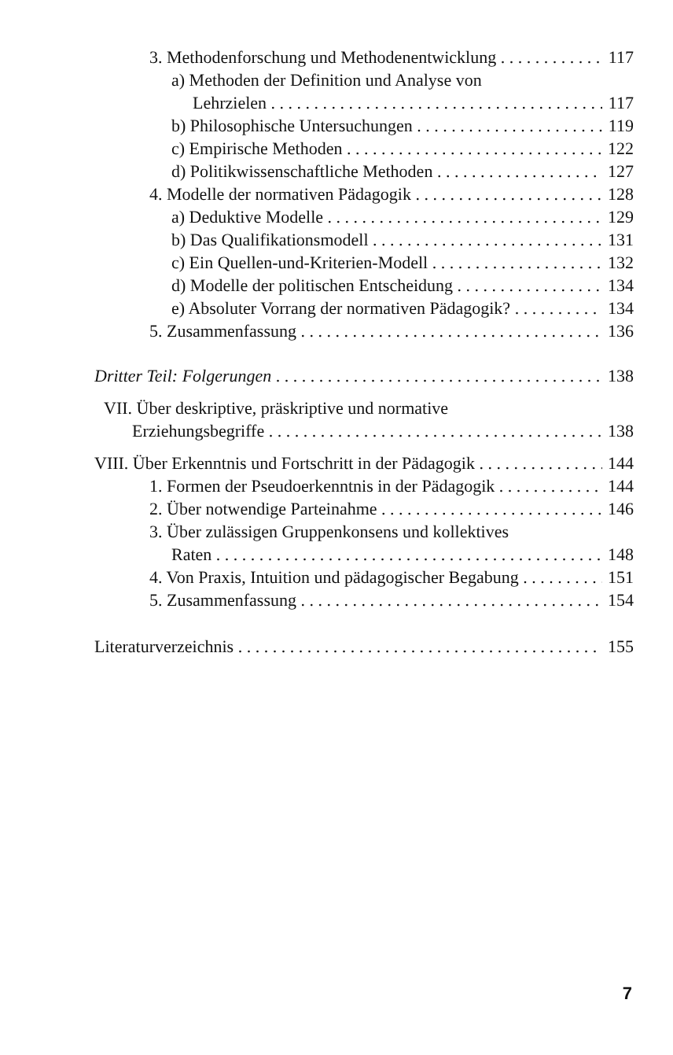3. Methodenforschung und Methodenentwicklung 117
a) Methoden der Definition und Analyse von
Lehrzielen 117
b) Philosophische Untersuchungen 119
c) Empirische Methoden 122
d) Politikwissenschaftliche Methoden 127
4. Modelle der normativen Pädagogik 128
a) Deduktive Modelle 129
b) Das Qualifikationsmodell 131
c) Ein Quellen-und-Kriterien-Modell 132
d) Modelle der politischen Entscheidung 134
e) Absoluter Vorrang der normativen Pädagogik? 134
5. Zusammenfassung 136
Dritter Teil: Folgerungen 138
VII. Über deskriptive, präskriptive und normative
Erziehungsbegriffe 138
VIII. Über Erkenntnis und Fortschritt in der Pädagogik 144
1. Formen der Pseudoerkenntnis in der Pädagogik 144
2. Über notwendige Parteinahme 146
3. Über zulässigen Gruppenkonsens und kollektives
Raten 148
4. Von Praxis, Intuition und pädagogischer Begabung 151
5. Zusammenfassung 154
Literaturverzeichnis 155
7